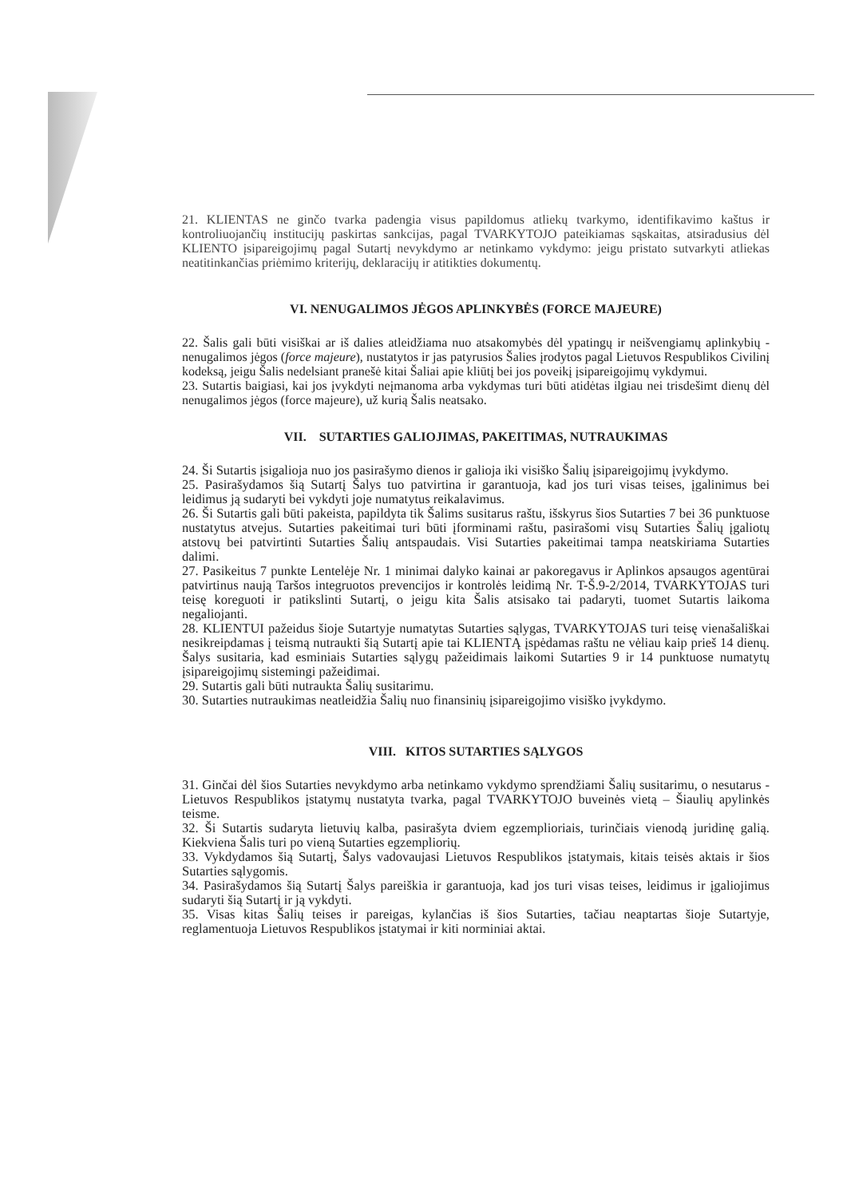21. KLIENTAS ne ginčo tvarka padengia visus papildomus atliekų tvarkymo, identifikavimo kaštus ir kontroliuojančių institucijų paskirtas sankcijas, pagal TVARKYTOJO pateikiamas sąskaitas, atsiradusius dėl KLIENTO įsipareigojimų pagal Sutartį nevykdymo ar netinkamo vykdymo: jeigu pristato sutvarkyti atliekas neatitinkančias priėmimo kriterijų, deklaracijų ir atitikties dokumentų.
VI. NENUGALIMOS JĖGOS APLINKYBĖS (FORCE MAJEURE)
22. Šalis gali būti visiškai ar iš dalies atleidžiama nuo atsakomybės dėl ypatingų ir neišvengiamų aplinkybių - nenugalimos jėgos (force majeure), nustatytos ir jas patyrusios Šalies įrodytos pagal Lietuvos Respublikos Civilinį kodeksą, jeigu Šalis nedelsiant pranešė kitai Šaliai apie kliūtį bei jos poveikį įsipareigojimų vykdymui.
23. Sutartis baigiasi, kai jos įvykdyti neįmanoma arba vykdymas turi būti atidėtas ilgiau nei trisdešimt dienų dėl nenugalimos jėgos (force majeure), už kurią Šalis neatsako.
VII. SUTARTIES GALIOJIMAS, PAKEITIMAS, NUTRAUKIMAS
24. Ši Sutartis įsigalioja nuo jos pasirašymo dienos ir galioja iki visiško Šalių įsipareigojimų įvykdymo.
25. Pasirašydamos šią Sutartį Šalys tuo patvirtina ir garantuoja, kad jos turi visas teises, įgalinimus bei leidimus ją sudaryti bei vykdyti joje numatytus reikalavimus.
26. Ši Sutartis gali būti pakeista, papildyta tik Šalims susitarus raštu, išskyrus šios Sutarties 7 bei 36 punktuose nustatytus atvejus. Sutarties pakeitimai turi būti įforminami raštu, pasirašomi visų Sutarties Šalių įgaliotų atstovų bei patvirtinti Sutarties Šalių antspaudais. Visi Sutarties pakeitimai tampa neatskiriama Sutarties dalimi.
27. Pasikeitus 7 punkte Lentelėje Nr. 1 minimai dalyko kainai ar pakoregavus ir Aplinkos apsaugos agentūrai patvirtinus naują Taršos integruotos prevencijos ir kontrolės leidimą Nr. T-Š.9-2/2014, TVARKYTOJAS turi teisę koreguoti ir patikslinti Sutartį, o jeigu kita Šalis atsisako tai padaryti, tuomet Sutartis laikoma negaliojanti.
28. KLIENTUI pažeidus šioje Sutartyje numatytas Sutarties sąlygas, TVARKYTOJAS turi teisę vienašališkai nesikreipdamas į teismą nutraukti šią Sutartį apie tai KLIENTĄ įspėdamas raštu ne vėliau kaip prieš 14 dienų. Šalys susitaria, kad esminiais Sutarties sąlygų pažeidimais laikomi Sutarties 9 ir 14 punktuose numatytų įsipareigojimų sistemingi pažeidimai.
29. Sutartis gali būti nutraukta Šalių susitarimu.
30. Sutarties nutraukimas neatleidžia Šalių nuo finansinių įsipareigojimo visiško įvykdymo.
VIII. KITOS SUTARTIES SĄLYGOS
31. Ginčai dėl šios Sutarties nevykdymo arba netinkamo vykdymo sprendžiami Šalių susitarimu, o nesutarus - Lietuvos Respublikos įstatymų nustatyta tvarka, pagal TVARKYTOJO buveinės vietą – Šiaulių apylinkės teisme.
32. Ši Sutartis sudaryta lietuvių kalba, pasirašyta dviem egzemplioriais, turinčiais vienodą juridinę galią. Kiekviena Šalis turi po vieną Sutarties egzempliorių.
33. Vykdydamos šią Sutartį, Šalys vadovaujasi Lietuvos Respublikos įstatymais, kitais teisės aktais ir šios Sutarties sąlygomis.
34. Pasirašydamos šią Sutartį Šalys pareiškia ir garantuoja, kad jos turi visas teises, leidimus ir įgaliojimus sudaryti šią Sutartį ir ją vykdyti.
35. Visas kitas Šalių teises ir pareigas, kylančias iš šios Sutarties, tačiau neaptartas šioje Sutartyje, reglamentuoja Lietuvos Respublikos įstatymai ir kiti norminiai aktai.